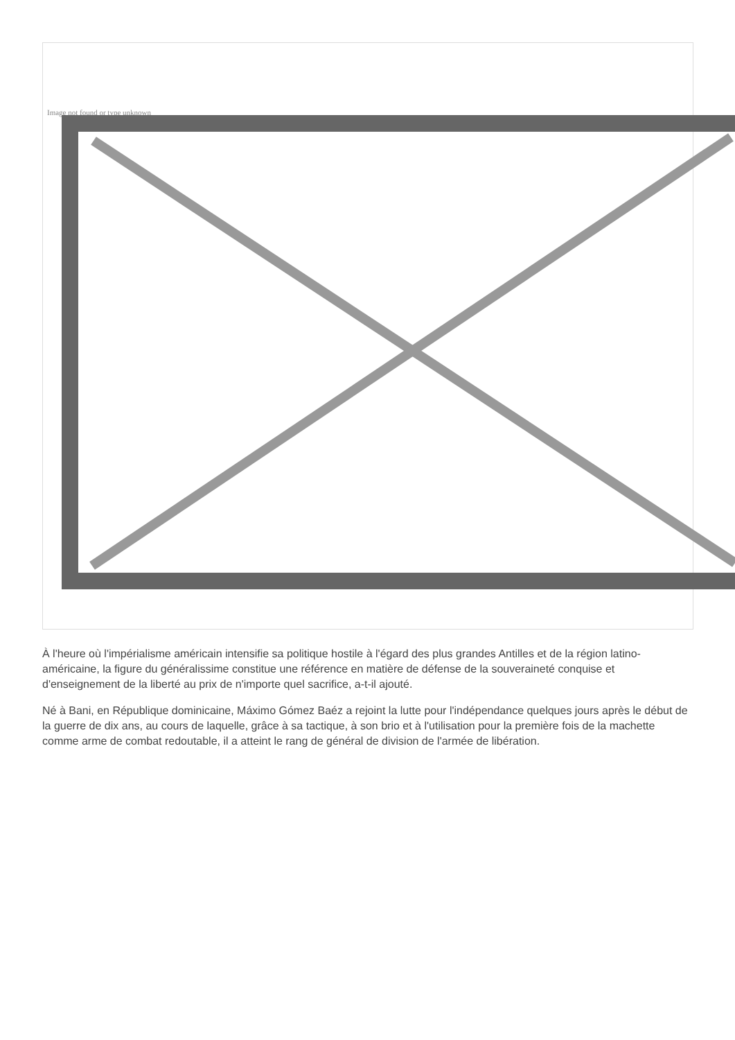Image not found or type unknown
À l'heure où l'impérialisme américain intensifie sa politique hostile à l'égard des plus grandes Antilles et de la région latino-américaine, la figure du généralissime constitue une référence en matière de défense de la souveraineté conquise et d'enseignement de la liberté au prix de n'importe quel sacrifice, a-t-il ajouté.
Né à Bani, en République dominicaine, Máximo Gómez Baéz a rejoint la lutte pour l'indépendance quelques jours après le début de la guerre de dix ans, au cours de laquelle, grâce à sa tactique, à son brio et à l'utilisation pour la première fois de la machette comme arme de combat redoutable, il a atteint le rang de général de division de l'armée de libération.